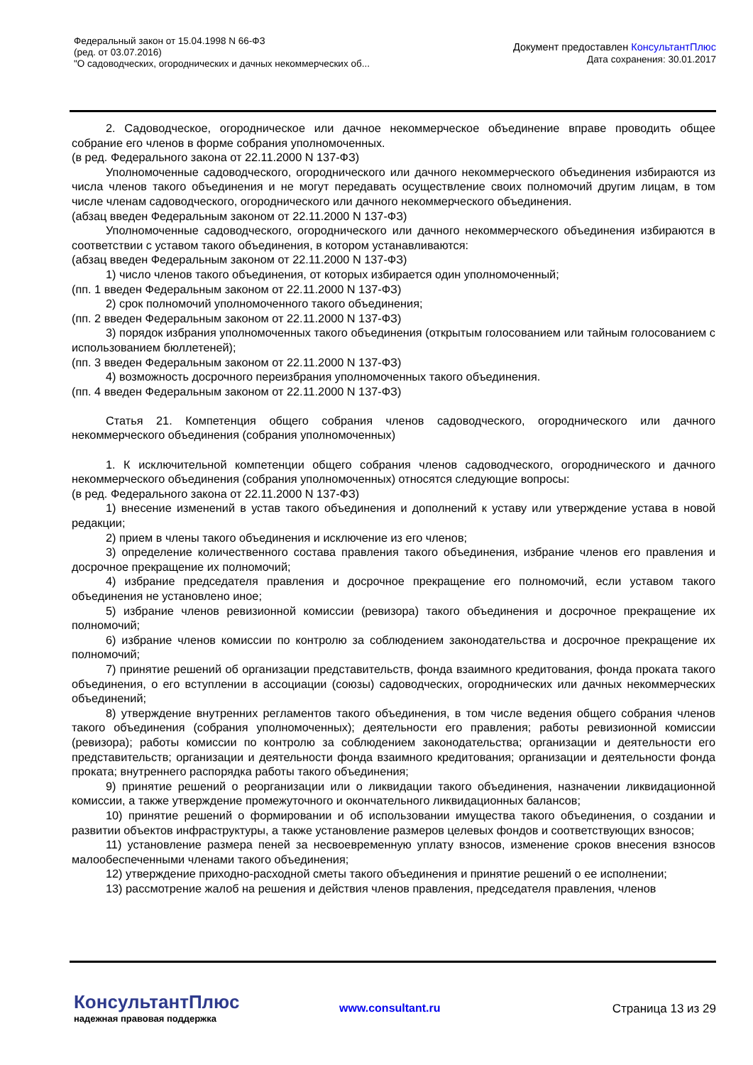Федеральный закон от 15.04.1998 N 66-ФЗ
(ред. от 03.07.2016)
"О садоводческих, огороднических и дачных некоммерческих об...
Документ предоставлен КонсультантПлюс
Дата сохранения: 30.01.2017
2. Садоводческое, огородническое или дачное некоммерческое объединение вправе проводить общее собрание его членов в форме собрания уполномоченных.
(в ред. Федерального закона от 22.11.2000 N 137-ФЗ)
Уполномоченные садоводческого, огороднического или дачного некоммерческого объединения избираются из числа членов такого объединения и не могут передавать осуществление своих полномочий другим лицам, в том числе членам садоводческого, огороднического или дачного некоммерческого объединения.
(абзац введен Федеральным законом от 22.11.2000 N 137-ФЗ)
Уполномоченные садоводческого, огороднического или дачного некоммерческого объединения избираются в соответствии с уставом такого объединения, в котором устанавливаются:
(абзац введен Федеральным законом от 22.11.2000 N 137-ФЗ)
1) число членов такого объединения, от которых избирается один уполномоченный;
(пп. 1 введен Федеральным законом от 22.11.2000 N 137-ФЗ)
2) срок полномочий уполномоченного такого объединения;
(пп. 2 введен Федеральным законом от 22.11.2000 N 137-ФЗ)
3) порядок избрания уполномоченных такого объединения (открытым голосованием или тайным голосованием с использованием бюллетеней);
(пп. 3 введен Федеральным законом от 22.11.2000 N 137-ФЗ)
4) возможность досрочного переизбрания уполномоченных такого объединения.
(пп. 4 введен Федеральным законом от 22.11.2000 N 137-ФЗ)
Статья 21. Компетенция общего собрания членов садоводческого, огороднического или дачного некоммерческого объединения (собрания уполномоченных)
1. К исключительной компетенции общего собрания членов садоводческого, огороднического и дачного некоммерческого объединения (собрания уполномоченных) относятся следующие вопросы:
(в ред. Федерального закона от 22.11.2000 N 137-ФЗ)
1) внесение изменений в устав такого объединения и дополнений к уставу или утверждение устава в новой редакции;
2) прием в члены такого объединения и исключение из его членов;
3) определение количественного состава правления такого объединения, избрание членов его правления и досрочное прекращение их полномочий;
4) избрание председателя правления и досрочное прекращение его полномочий, если уставом такого объединения не установлено иное;
5) избрание членов ревизионной комиссии (ревизора) такого объединения и досрочное прекращение их полномочий;
6) избрание членов комиссии по контролю за соблюдением законодательства и досрочное прекращение их полномочий;
7) принятие решений об организации представительств, фонда взаимного кредитования, фонда проката такого объединения, о его вступлении в ассоциации (союзы) садоводческих, огороднических или дачных некоммерческих объединений;
8) утверждение внутренних регламентов такого объединения, в том числе ведения общего собрания членов такого объединения (собрания уполномоченных); деятельности его правления; работы ревизионной комиссии (ревизора); работы комиссии по контролю за соблюдением законодательства; организации и деятельности его представительств; организации и деятельности фонда взаимного кредитования; организации и деятельности фонда проката; внутреннего распорядка работы такого объединения;
9) принятие решений о реорганизации или о ликвидации такого объединения, назначении ликвидационной комиссии, а также утверждение промежуточного и окончательного ликвидационных балансов;
10) принятие решений о формировании и об использовании имущества такого объединения, о создании и развитии объектов инфраструктуры, а также установление размеров целевых фондов и соответствующих взносов;
11) установление размера пеней за несвоевременную уплату взносов, изменение сроков внесения взносов малообеспеченными членами такого объединения;
12) утверждение приходно-расходной сметы такого объединения и принятие решений о ее исполнении;
13) рассмотрение жалоб на решения и действия членов правления, председателя правления, членов
КонсультантПлюс
надежная правовая поддержка
www.consultant.ru Страница 13 из 29